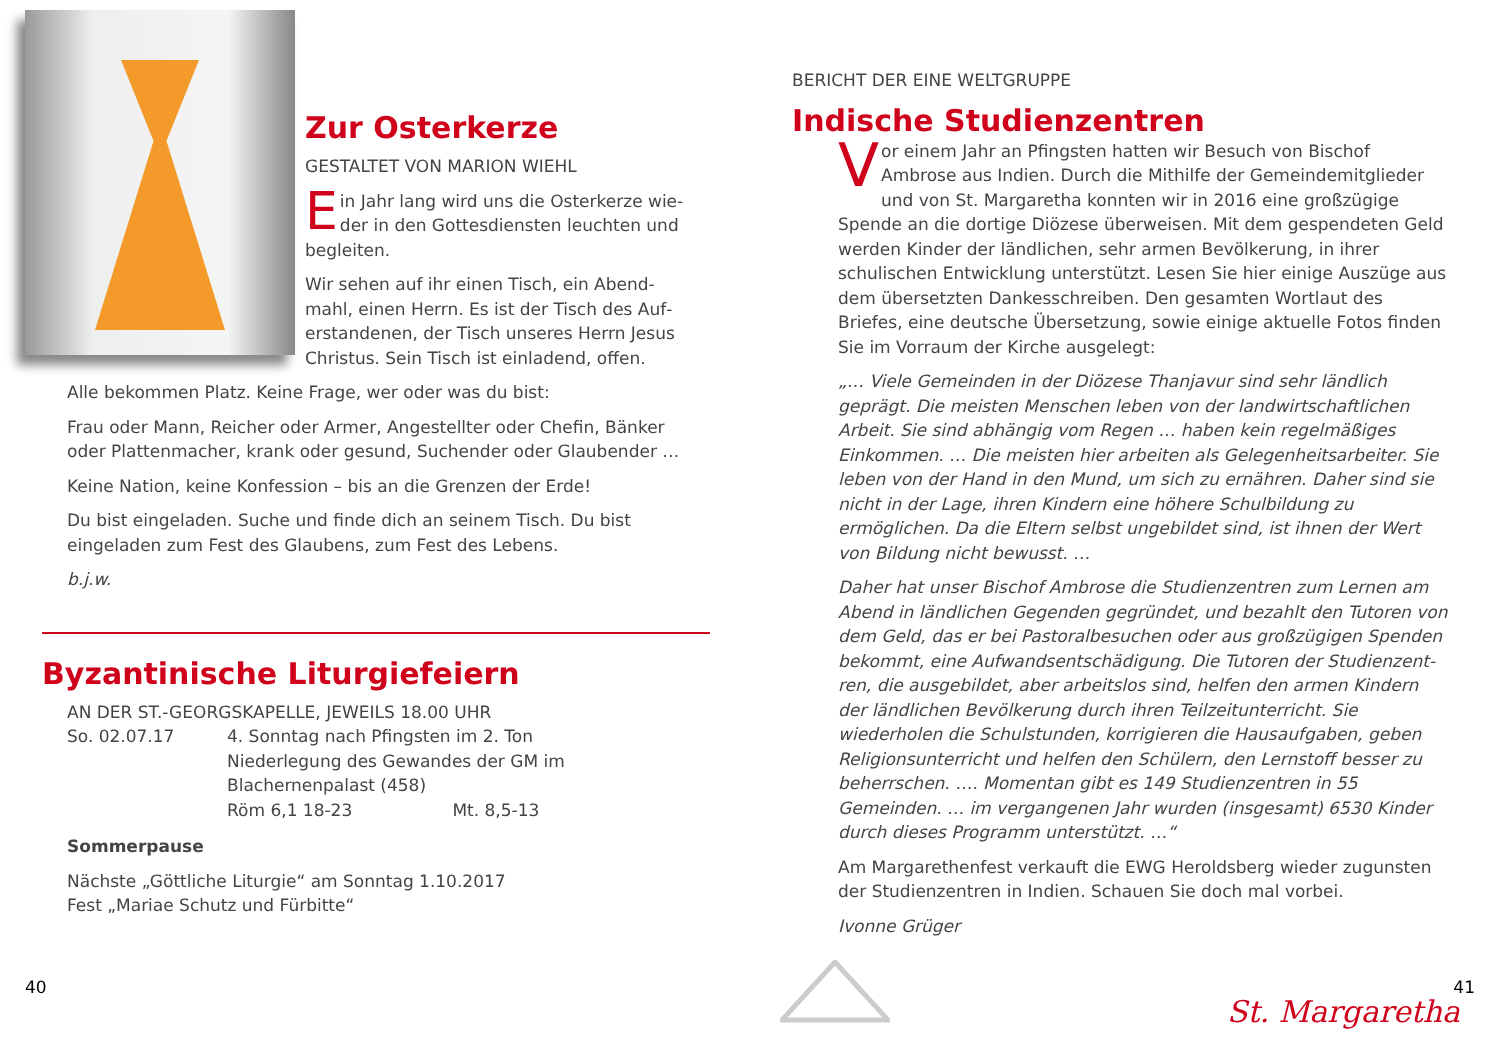Zur Osterkerze
GESTALTET VON MARION WIEHL
Ein Jahr lang wird uns die Osterkerze wie­der in den Gottesdiensten leuchten und begleiten.
Wir sehen auf ihr einen Tisch, ein Abend­mahl, einen Herrn. Es ist der Tisch des Auf­erstandenen, der Tisch unseres Herrn Jesus Christus. Sein Tisch ist einladend, offen.
Alle bekommen Platz. Keine Frage, wer oder was du bist:
Frau oder Mann, Reicher oder Armer, Angestellter oder Chefin, Bänker oder Plattenmacher, krank oder gesund, Suchender oder Glaubender …
Keine Nation, keine Konfession – bis an die Grenzen der Erde!
Du bist eingeladen. Suche und finde dich an seinem Tisch. Du bist einge­laden zum Fest des Glaubens, zum Fest des Lebens.
b.j.w.
Byzantinische Liturgiefeiern
AN DER ST.-GEORGSKAPELLE, JEWEILS 18.00 UHR
So. 02.07.17 4. Sonntag nach Pfingsten im 2. Ton
Niederlegung des Gewandes der GM im Blachernen­palast (458)
Röm 6,1 18-23 Mt. 8,5-13
Sommerpause
Nächste „Göttliche Liturgie“ am Sonntag 1.10.2017
Fest „Mariae Schutz und Fürbitte“
40
BERICHT DER EINE WELTGRUPPE
Indische Studienzentren
Vor einem Jahr an Pfingsten hatten wir Besuch von Bischof Ambrose aus Indien. Durch die Mithilfe der Gemeindemitglieder und von St. Margaretha konnten wir in 2016 eine großzügige Spende an die dortige Diözese überweisen. Mit dem gespendeten Geld werden Kinder der ländlichen, sehr armen Bevölkerung, in ihrer schulischen Entwick­lung unterstützt. Lesen Sie hier einige Auszüge aus dem übersetzten Dankesschreiben. Den gesamten Wortlaut des Briefes, eine deutsche Übersetzung, sowie einige aktuelle Fotos finden Sie im Vorraum der Kirche ausgelegt:
„… Viele Gemeinden in der Diözese Thanjavur sind sehr ländlich geprägt. Die meisten Menschen leben von der landwirtschaftlichen Arbeit. Sie sind abhängig vom Regen … haben kein regelmäßiges Einkommen. … Die meisten hier arbeiten als Gelegenheitsarbeiter. Sie leben von der Hand in den Mund, um sich zu ernähren. Daher sind sie nicht in der Lage, ihren Kindern eine höhere Schulbildung zu ermöglichen. Da die Eltern selbst ungebildet sind, ist ihnen der Wert von Bildung nicht bewusst. …
Daher hat unser Bischof Ambrose die Studienzentren zum Lernen am Abend in ländlichen Gegenden gegründet, und bezahlt den Tutoren von dem Geld, das er bei Pastoralbesuchen oder aus großzügigen Spenden bekommt, eine Aufwandsentschädigung. Die Tutoren der Studienzent­ren, die ausgebildet, aber arbeitslos sind, helfen den armen Kindern der ländlichen Bevölkerung durch ihren Teilzeitunterricht. Sie wiederholen die Schulstunden, korrigieren die Hausaufgaben, geben Religionsunter­richt und helfen den Schülern, den Lernstoff besser zu beherrschen. …. Momentan gibt es 149 Studienzentren in 55 Gemeinden. … im vergan­genen Jahr wurden (insgesamt) 6530 Kinder durch dieses Programm unterstützt. …“
Am Margarethenfest verkauft die EWG Heroldsberg wieder zugunsten der Studienzentren in Indien. Schauen Sie doch mal vorbei.
Ivonne Grüger
41
St. Margaretha